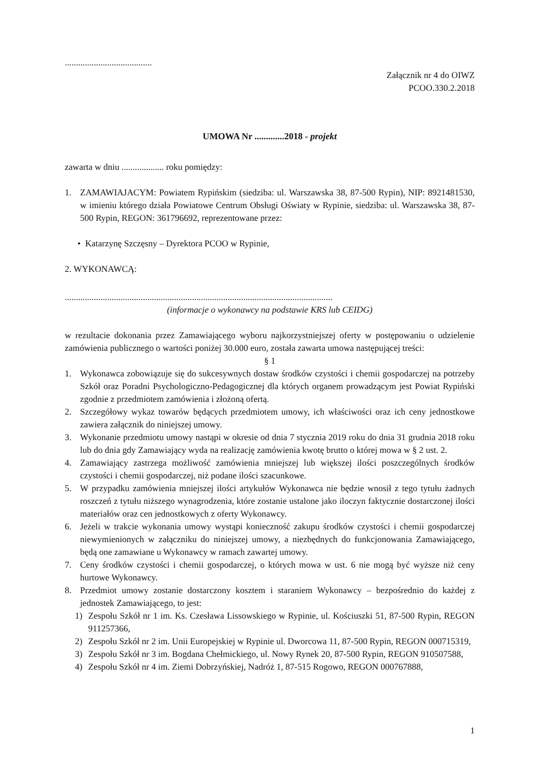.......................................
Załącznik nr 4 do OIWZ
PCOO.330.2.2018
UMOWA Nr .............2018 - projekt
zawarta w dniu ................... roku pomiędzy:
1. ZAMAWIAJACYM: Powiatem Rypińskim (siedziba: ul. Warszawska 38, 87-500 Rypin), NIP: 8921481530, w imieniu którego działa Powiatowe Centrum Obsługi Oświaty w Rypinie, siedziba: ul. Warszawska 38, 87-500 Rypin, REGON: 361796692, reprezentowane przez:
• Katarzynę Szczęsny – Dyrektora PCOO w Rypinie,
2. WYKONAWCĄ:
........................................................................................................................
(informacje o wykonawcy na podstawie KRS lub CEIDG)
w rezultacie dokonania przez Zamawiającego wyboru najkorzystniejszej oferty w postępowaniu o udzielenie zamówienia publicznego o wartości poniżej 30.000 euro, została zawarta umowa następującej treści:
§ 1
1. Wykonawca zobowiązuje się do sukcesywnych dostaw środków czystości i chemii gospodarczej na potrzeby Szkół oraz Poradni Psychologiczno-Pedagogicznej dla których organem prowadzącym jest Powiat Rypiński zgodnie z przedmiotem zamówienia i złożoną ofertą.
2. Szczegółowy wykaz towarów będących przedmiotem umowy, ich właściwości oraz ich ceny jednostkowe zawiera załącznik do niniejszej umowy.
3. Wykonanie przedmiotu umowy nastąpi w okresie od dnia 7 stycznia 2019 roku do dnia 31 grudnia 2018 roku lub do dnia gdy Zamawiający wyda na realizację zamówienia kwotę brutto o której mowa w § 2 ust. 2.
4. Zamawiający zastrzega możliwość zamówienia mniejszej lub większej ilości poszczególnych środków czystości i chemii gospodarczej, niż podane ilości szacunkowe.
5. W przypadku zamówienia mniejszej ilości artykułów Wykonawca nie będzie wnosił z tego tytułu żadnych roszczeń z tytułu niższego wynagrodzenia, które zostanie ustalone jako iloczyn faktycznie dostarczonej ilości materiałów oraz cen jednostkowych z oferty Wykonawcy.
6. Jeżeli w trakcie wykonania umowy wystąpi konieczność zakupu środków czystości i chemii gospodarczej niewymienionych w załączniku do niniejszej umowy, a niezbędnych do funkcjonowania Zamawiającego, będą one zamawiane u Wykonawcy w ramach zawartej umowy.
7. Ceny środków czystości i chemii gospodarczej, o których mowa w ust. 6 nie mogą być wyższe niż ceny hurtowe Wykonawcy.
8. Przedmiot umowy zostanie dostarczony kosztem i staraniem Wykonawcy – bezpośrednio do każdej z jednostek Zamawiającego, to jest:
1) Zespołu Szkół nr 1 im. Ks. Czesława Lissowskiego w Rypinie, ul. Kościuszki 51, 87-500 Rypin, REGON 911257366,
2) Zespołu Szkół nr 2 im. Unii Europejskiej w Rypinie ul. Dworcowa 11, 87-500 Rypin, REGON 000715319,
3) Zespołu Szkół nr 3 im. Bogdana Chełmickiego, ul. Nowy Rynek 20, 87-500 Rypin, REGON 910507588,
4) Zespołu Szkół nr 4 im. Ziemi Dobrzyńskiej, Nadróż 1, 87-515 Rogowo, REGON 000767888,
1